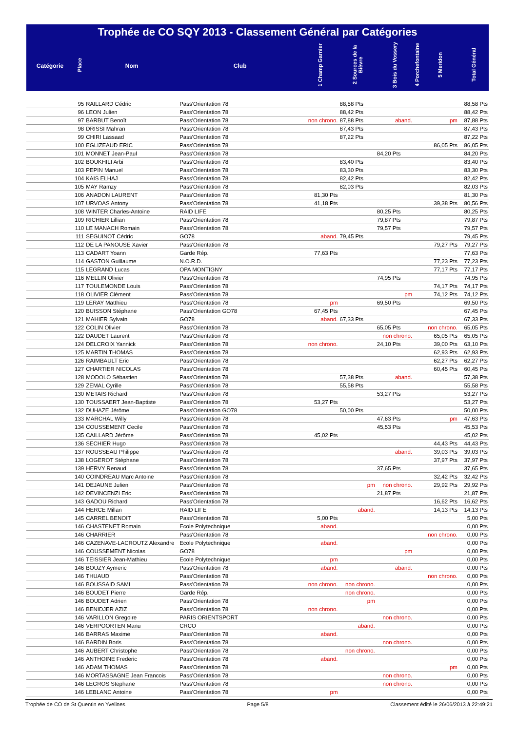Trophée de CO SQY 2013 - Classement Général par Catégories
| Catégorie | Place | Nom | Club | 1 Champ Garnier | 2 Sources de la Bièvre | 3 Bois du Vossery | 4 Porchefontaine | 5 Meridon | Total Général |
| --- | --- | --- | --- | --- | --- | --- | --- | --- | --- |
| | 95 | RAILLARD Cédric | Pass'Orientation 78 | | 88,58 Pts | | | | 88,58 Pts |
| | 96 | LEON Julien | Pass'Orientation 78 | | 88,42 Pts | | | | 88,42 Pts |
| | 97 | BARBUT Benoît | Pass'Orientation 78 | non chrono. | 87,88 Pts | aband. | | pm | 87,88 Pts |
| | 98 | DRISSI Mahran | Pass'Orientation 78 | | 87,43 Pts | | | | 87,43 Pts |
| | 99 | CHIRI Lassaad | Pass'Orientation 78 | | 87,22 Pts | | | | 87,22 Pts |
| | 100 | EGLIZEAUD ERIC | Pass'Orientation 78 | | | | | 86,05 Pts | 86,05 Pts |
| | 101 | MONNET Jean-Paul | Pass'Orientation 78 | | | 84,20 Pts | | | 84,20 Pts |
| | 102 | BOUKHILI Arbi | Pass'Orientation 78 | | 83,40 Pts | | | | 83,40 Pts |
| | 103 | PEPIN Manuel | Pass'Orientation 78 | | 83,30 Pts | | | | 83,30 Pts |
| | 104 | KAIS ELHAJ | Pass'Orientation 78 | | 82,42 Pts | | | | 82,42 Pts |
| | 105 | MAY Ramzy | Pass'Orientation 78 | | 82,03 Pts | | | | 82,03 Pts |
| | 106 | ANADON LAURENT | Pass'Orientation 78 | 81,30 Pts | | | | | 81,30 Pts |
| | 107 | URVOAS Antony | Pass'Orientation 78 | 41,18 Pts | | | | 39,38 Pts | 80,56 Pts |
| | 108 | WINTER Charles-Antoine | RAID LIFE | | | 80,25 Pts | | | 80,25 Pts |
| | 109 | RICHIER Lillian | Pass'Orientation 78 | | | 79,87 Pts | | | 79,87 Pts |
| | 110 | LE MANACH Romain | Pass'Orientation 78 | | | 79,57 Pts | | | 79,57 Pts |
| | 111 | SEGUINOT Cédric | GO78 | aband. | 79,45 Pts | | | | 79,45 Pts |
| | 112 | DE LA PANOUSE Xavier | Pass'Orientation 78 | | | | | 79,27 Pts | 79,27 Pts |
| | 113 | CADART Yoann | Garde Rép. | 77,63 Pts | | | | | 77,63 Pts |
| | 114 | GASTON Guillaume | N.O.R.D. | | | | | 77,23 Pts | 77,23 Pts |
| | 115 | LEGRAND Lucas | OPA MONTIGNY | | | | | 77,17 Pts | 77,17 Pts |
| | 116 | MELLIN Olivier | Pass'Orientation 78 | | | 74,95 Pts | | | 74,95 Pts |
| | 117 | TOULEMONDE Louis | Pass'Orientation 78 | | | | | 74,17 Pts | 74,17 Pts |
| | 118 | OLIVIER Clément | Pass'Orientation 78 | | | pm | | 74,12 Pts | 74,12 Pts |
| | 119 | LERAY Matthieu | Pass'Orientation 78 | pm | | 69,50 Pts | | | 69,50 Pts |
| | 120 | BUISSON Stéphane | Pass'Orientation GO78 | 67,45 Pts | | | | | 67,45 Pts |
| | 121 | MAHIER Sylvain | GO78 | aband. | 67,33 Pts | | | | 67,33 Pts |
| | 122 | COLIN Olivier | Pass'Orientation 78 | | | 65,05 Pts | | non chrono. | 65,05 Pts |
| | 122 | DAUDET Laurent | Pass'Orientation 78 | | | non chrono. | | 65,05 Pts | 65,05 Pts |
| | 124 | DELCROIX Yannick | Pass'Orientation 78 | non chrono. | | 24,10 Pts | | 39,00 Pts | 63,10 Pts |
| | 125 | MARTIN THOMAS | Pass'Orientation 78 | | | | | 62,93 Pts | 62,93 Pts |
| | 126 | RAIMBAULT Eric | Pass'Orientation 78 | | | | | 62,27 Pts | 62,27 Pts |
| | 127 | CHARTIER NICOLAS | Pass'Orientation 78 | | | | | 60,45 Pts | 60,45 Pts |
| | 128 | MODOLO Sébastien | Pass'Orientation 78 | | 57,38 Pts | aband. | | | 57,38 Pts |
| | 129 | ZEMAL Cyrille | Pass'Orientation 78 | | 55,58 Pts | | | | 55,58 Pts |
| | 130 | METAIS Richard | Pass'Orientation 78 | | | 53,27 Pts | | | 53,27 Pts |
| | 130 | TOUSSAERT Jean-Baptiste | Pass'Orientation 78 | 53,27 Pts | | | | | 53,27 Pts |
| | 132 | DUHAZE Jérôme | Pass'Orientation GO78 | | 50,00 Pts | | | | 50,00 Pts |
| | 133 | MARCHAL Willy | Pass'Orientation 78 | | | 47,63 Pts | | pm | 47,63 Pts |
| | 134 | COUSSEMENT Cecile | Pass'Orientation 78 | | | 45,53 Pts | | | 45,53 Pts |
| | 135 | CAILLARD Jérôme | Pass'Orientation 78 | 45,02 Pts | | | | | 45,02 Pts |
| | 136 | SECHIER Hugo | Pass'Orientation 78 | | | | | 44,43 Pts | 44,43 Pts |
| | 137 | ROUSSEAU Philippe | Pass'Orientation 78 | | | aband. | | 39,03 Pts | 39,03 Pts |
| | 138 | LOGEROT Stéphane | Pass'Orientation 78 | | | | | 37,97 Pts | 37,97 Pts |
| | 139 | HERVY Renaud | Pass'Orientation 78 | | | 37,65 Pts | | | 37,65 Pts |
| | 140 | COINDREAU Marc Antoine | Pass'Orientation 78 | | | | | 32,42 Pts | 32,42 Pts |
| | 141 | DEJAUNE Julien | Pass'Orientation 78 | | pm | non chrono. | | 29,92 Pts | 29,92 Pts |
| | 142 | DEVINCENZI Eric | Pass'Orientation 78 | | | 21,87 Pts | | | 21,87 Pts |
| | 143 | GADOU Richard | Pass'Orientation 78 | | | | | 16,62 Pts | 16,62 Pts |
| | 144 | HERCE Millan | RAID LIFE | | aband. | | | 14,13 Pts | 14,13 Pts |
| | 145 | CARREL BENOIT | Pass'Orientation 78 | 5,00 Pts | | | | | 5,00 Pts |
| | 146 | CHASTENET Romain | Ecole Polytechnique | aband. | | | | | 0,00 Pts |
| | 146 | CHARRIER | Pass'Orientation 78 | | | | | non chrono. | 0,00 Pts |
| | 146 | CAZENAVE-LACROUTZ Alexandre | Ecole Polytechnique | aband. | | | | | 0,00 Pts |
| | 146 | COUSSEMENT Nicolas | GO78 | | | pm | | | 0,00 Pts |
| | 146 | TEISSIER Jean-Mathieu | Ecole Polytechnique | pm | | | | | 0,00 Pts |
| | 146 | BOUZY Aymeric | Pass'Orientation 78 | aband. | | aband. | | | 0,00 Pts |
| | 146 | THUAUD | Pass'Orientation 78 | | | | | non chrono. | 0,00 Pts |
| | 146 | BOUSSAID SAMI | Pass'Orientation 78 | non chrono. | non chrono. | | | | 0,00 Pts |
| | 146 | BOUDET Pierre | Garde Rép. | | non chrono. | | | | 0,00 Pts |
| | 146 | BOUDET Adrien | Pass'Orientation 78 | | pm | | | | 0,00 Pts |
| | 146 | BENIDJER AZIZ | Pass'Orientation 78 | non chrono. | | | | | 0,00 Pts |
| | 146 | VARILLON Gregoire | PARIS ORIENTSPORT | | | non chrono. | | | 0,00 Pts |
| | 146 | VERPOORTEN Manu | CRCO | | aband. | | | | 0,00 Pts |
| | 146 | BARRAS Maxime | Pass'Orientation 78 | aband. | | | | | 0,00 Pts |
| | 146 | BARDIN Boris | Pass'Orientation 78 | | | non chrono. | | | 0,00 Pts |
| | 146 | AUBERT Christophe | Pass'Orientation 78 | | non chrono. | | | | 0,00 Pts |
| | 146 | ANTHOINE Frederic | Pass'Orientation 78 | aband. | | | | | 0,00 Pts |
| | 146 | ADAM THOMAS | Pass'Orientation 78 | | | | | pm | 0,00 Pts |
| | 146 | MORTASSAGNE Jean Francois | Pass'Orientation 78 | | | non chrono. | | | 0,00 Pts |
| | 146 | LEGROS Stephane | Pass'Orientation 78 | | | non chrono. | | | 0,00 Pts |
| | 146 | LEBLANC Antoine | Pass'Orientation 78 | pm | | | | | 0,00 Pts |
Trophée de CO de St Quentin en Yvelines Page 5/8 Classement édité le 26/06/2013 à 22:49:21